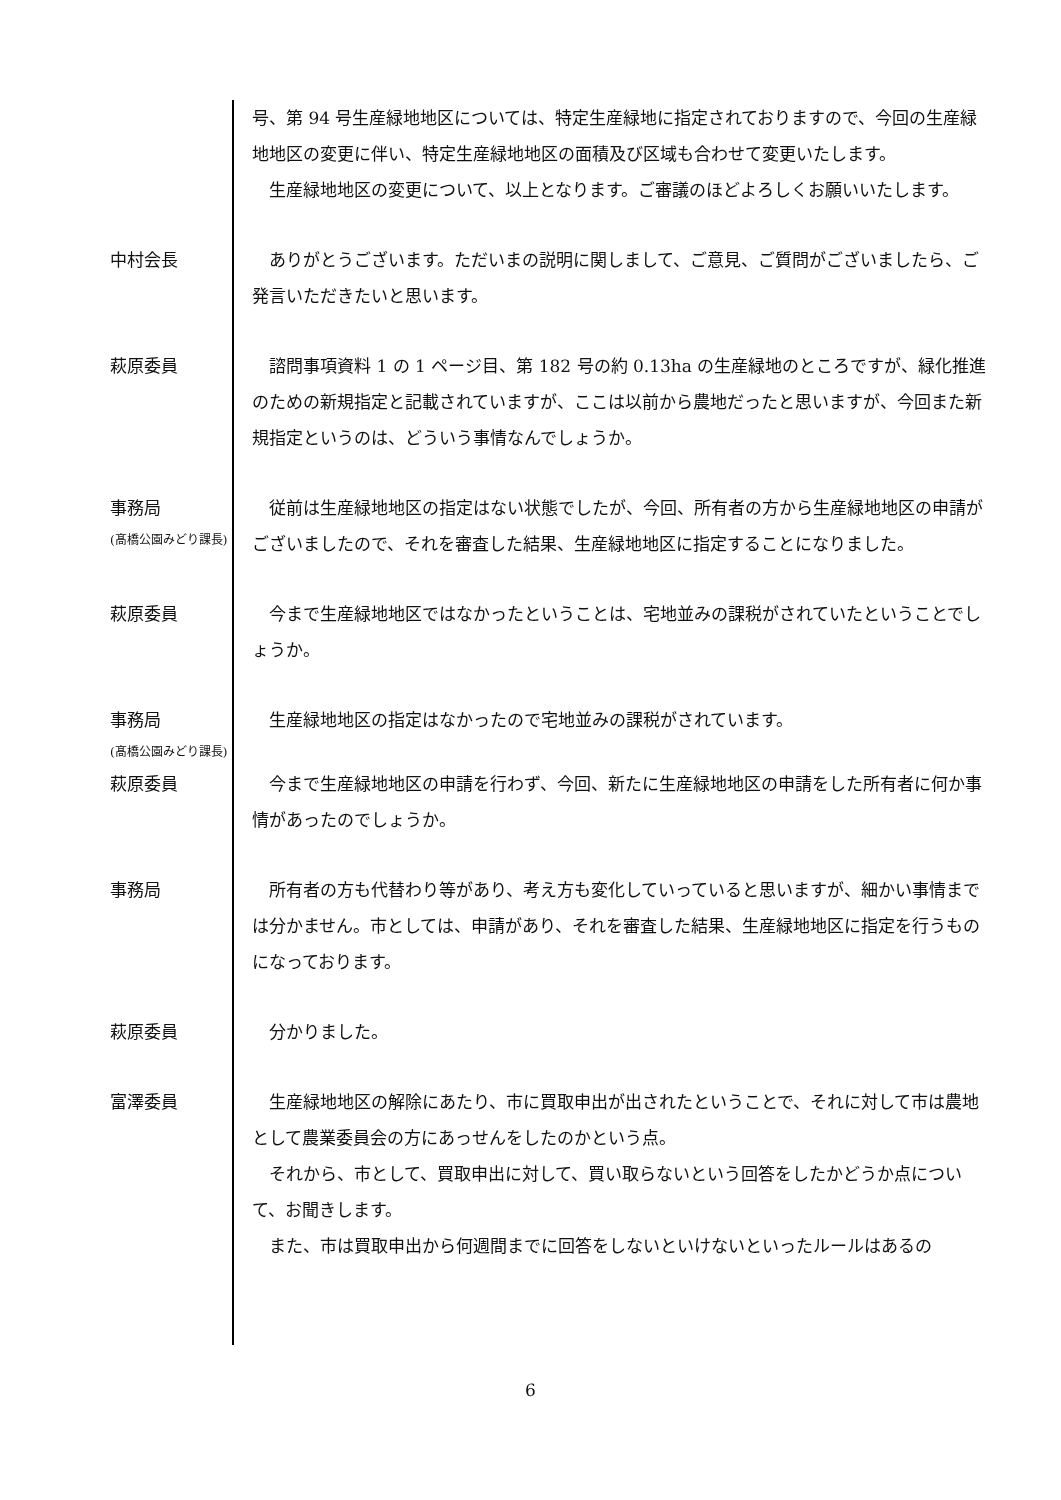号、第 94 号生産緑地地区については、特定生産緑地に指定されておりますので、今回の生産緑地地区の変更に伴い、特定生産緑地地区の面積及び区域も合わせて変更いたします。
生産緑地地区の変更について、以上となります。ご審議のほどよろしくお願いいたします。
中村会長 ありがとうございます。ただいまの説明に関しまして、ご意見、ご質問がございましたら、ご発言いただきたいと思います。
萩原委員 諮問事項資料 1 の 1 ページ目、第 182 号の約 0.13ha の生産緑地のところですが、緑化推進のための新規指定と記載されていますが、ここは以前から農地だったと思いますが、今回また新規指定というのは、どういう事情なんでしょうか。
事務局
(髙橋公園みどり課長)
従前は生産緑地地区の指定はない状態でしたが、今回、所有者の方から生産緑地地区の申請がございましたので、それを審査した結果、生産緑地地区に指定することになりました。
萩原委員 今まで生産緑地地区ではなかったということは、宅地並みの課税がされていたということでしょうか。
事務局
(髙橋公園みどり課長)
生産緑地地区の指定はなかったので宅地並みの課税がされています。
萩原委員 今まで生産緑地地区の申請を行わず、今回、新たに生産緑地地区の申請をした所有者に何か事情があったのでしょうか。
事務局 所有者の方も代替わり等があり、考え方も変化していっていると思いますが、細かい事情までは分かません。市としては、申請があり、それを審査した結果、生産緑地地区に指定を行うものになっております。
萩原委員 分かりました。
富澤委員 生産緑地地区の解除にあたり、市に買取申出が出されたということで、それに対して市は農地として農業委員会の方にあっせんをしたのかという点。
それから、市として、買取申出に対して、買い取らないという回答をしたかどうか点について、お聞きします。
また、市は買取申出から何週間までに回答をしないといけないといったルールはあるの
6